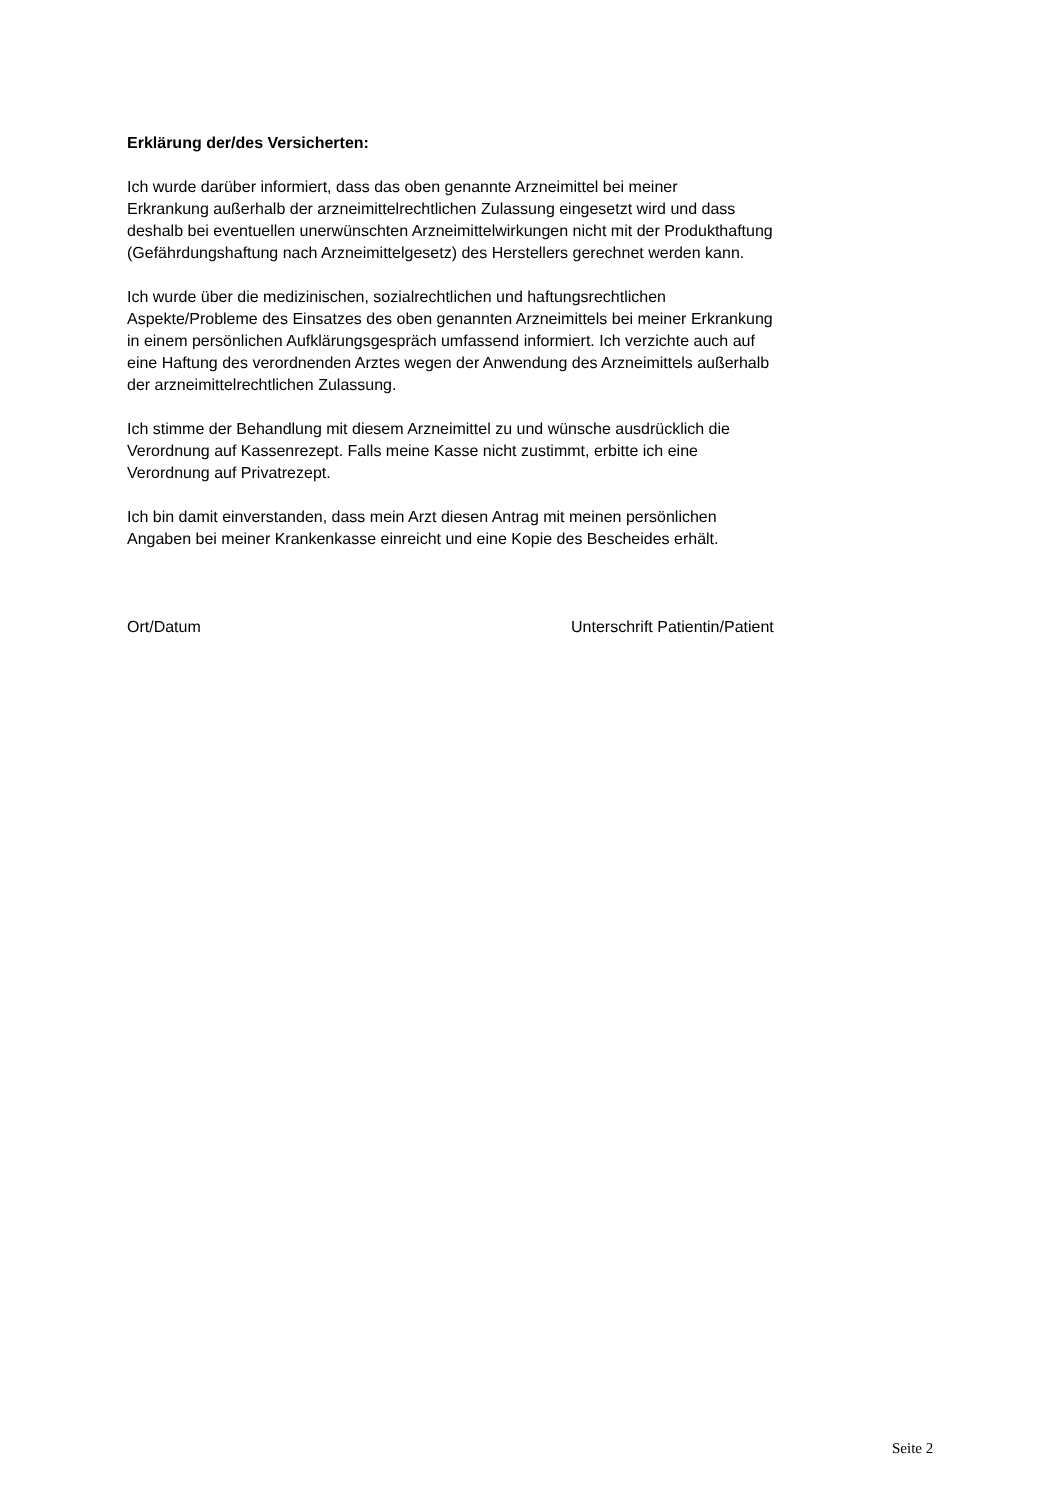Erklärung der/des Versicherten:
Ich wurde darüber informiert, dass das oben genannte Arzneimittel bei meiner
Erkrankung außerhalb der arzneimittelrechtlichen Zulassung eingesetzt wird und dass
deshalb bei eventuellen unerwünschten Arzneimittelwirkungen nicht mit der Produkthaftung
(Gefährdungshaftung nach Arzneimittelgesetz) des Herstellers gerechnet werden kann.
Ich wurde über die medizinischen, sozialrechtlichen und haftungsrechtlichen
Aspekte/Probleme des Einsatzes des oben genannten Arzneimittels bei meiner Erkrankung
in einem persönlichen Aufklärungsgespräch umfassend informiert. Ich verzichte auch auf
eine Haftung des verordnenden Arztes wegen der Anwendung des Arzneimittels außerhalb
der arzneimittelrechtlichen Zulassung.
Ich stimme der Behandlung mit diesem Arzneimittel zu und wünsche ausdrücklich die
Verordnung auf Kassenrezept. Falls meine Kasse nicht zustimmt, erbitte ich eine
Verordnung auf Privatrezept.
Ich bin damit einverstanden, dass mein Arzt diesen Antrag mit meinen persönlichen
Angaben bei meiner Krankenkasse einreicht und eine Kopie des Bescheides erhält.
Ort/Datum Unterschrift Patientin/Patient
Seite 2